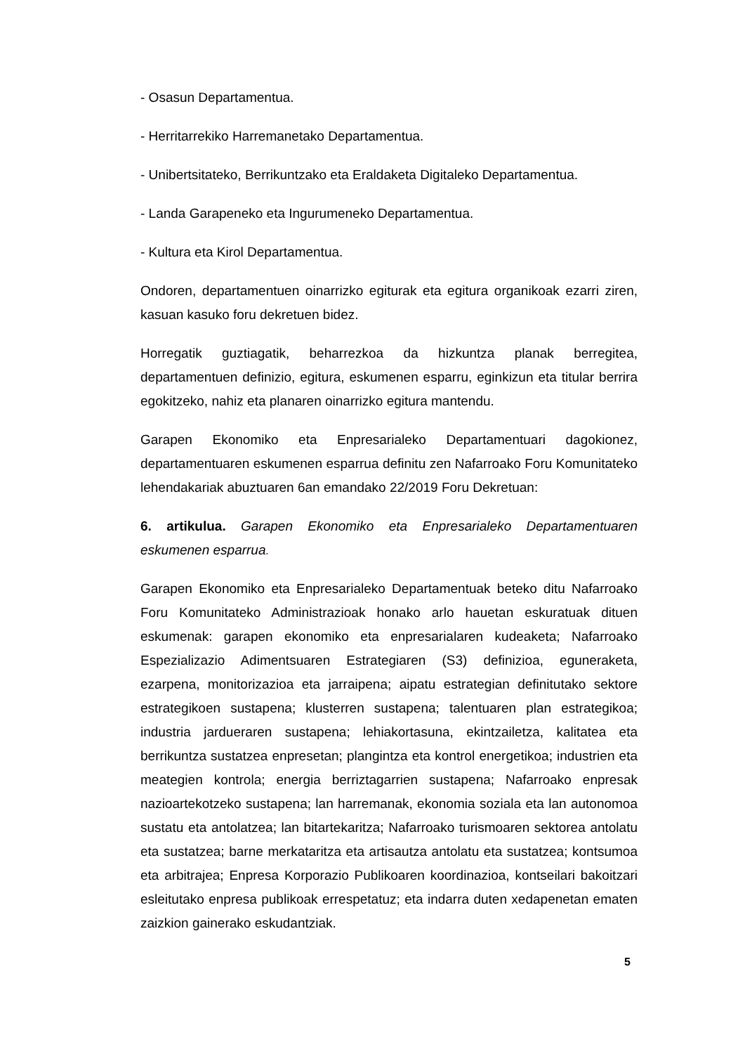- Osasun Departamentua.
- Herritarrekiko Harremanetako Departamentua.
- Unibertsitateko, Berrikuntzako eta Eraldaketa Digitaleko Departamentua.
- Landa Garapeneko eta Ingurumeneko Departamentua.
- Kultura eta Kirol Departamentua.
Ondoren, departamentuen oinarrizko egiturak eta egitura organikoak ezarri ziren, kasuan kasuko foru dekretuen bidez.
Horregatik guztiagatik, beharrezkoa da hizkuntza planak berregitea, departamentuen definizio, egitura, eskumenen esparru, eginkizun eta titular berrira egokitzeko, nahiz eta planaren oinarrizko egitura mantendu.
Garapen Ekonomiko eta Enpresarialeko Departamentuari dagokionez, departamentuaren eskumenen esparrua definitu zen Nafarroako Foru Komunitateko lehendakariak abuztuaren 6an emandako 22/2019 Foru Dekretuan:
6. artikulua. Garapen Ekonomiko eta Enpresarialeko Departamentuaren eskumenen esparrua.
Garapen Ekonomiko eta Enpresarialeko Departamentuak beteko ditu Nafarroako Foru Komunitateko Administrazioak honako arlo hauetan eskuratuak dituen eskumenak: garapen ekonomiko eta enpresarialaren kudeaketa; Nafarroako Espezializazio Adimentsuaren Estrategiaren (S3) definizioa, eguneraketa, ezarpena, monitorizazioa eta jarraipena; aipatu estrategian definitutako sektore estrategikoen sustapena; klusterren sustapena; talentuaren plan estrategikoa; industria jardueraren sustapena; lehiakortasuna, ekintzailetza, kalitatea eta berrikuntza sustatzea enpresetan; plangintza eta kontrol energetikoa; industrien eta meategien kontrola; energia berriztagarrien sustapena; Nafarroako enpresak nazioartekotzeko sustapena; lan harremanak, ekonomia soziala eta lan autonomoa sustatu eta antolatzea; lan bitartekaritza; Nafarroako turismoaren sektorea antolatu eta sustatzea; barne merkataritza eta artisautza antolatu eta sustatzea; kontsumoa eta arbitrajea; Enpresa Korporazio Publikoaren koordinazioa, kontseilari bakoitzari esleitutako enpresa publikoak errespetatuz; eta indarra duten xedapenetan ematen zaizkion gainerako eskudantziak.
5